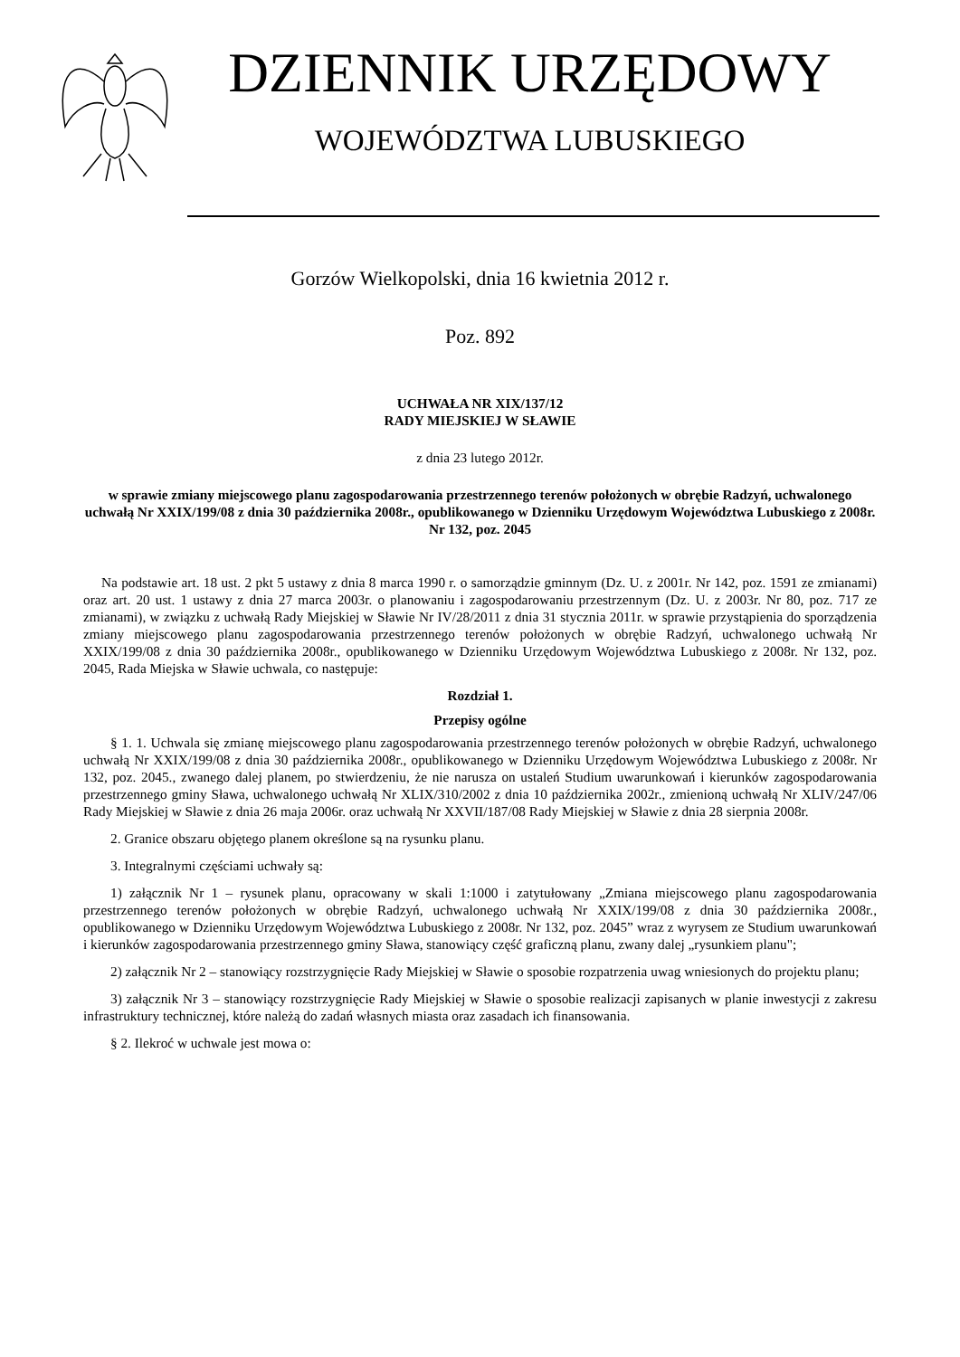DZIENNIK URZĘDOWY
WOJEWÓDZTWA LUBUSKIEGO
Gorzów Wielkopolski, dnia 16 kwietnia 2012 r.
Poz. 892
UCHWAŁA NR XIX/137/12
RADY MIEJSKIEJ W SŁAWIE
z dnia 23 lutego 2012r.
w sprawie zmiany miejscowego planu zagospodarowania przestrzennego terenów położonych w obrębie Radzyń, uchwalonego uchwałą Nr XXIX/199/08 z dnia 30 października 2008r., opublikowanego w Dzienniku Urzędowym Województwa Lubuskiego z 2008r. Nr 132, poz. 2045
Na podstawie art. 18 ust. 2 pkt 5 ustawy z dnia 8 marca 1990 r. o samorządzie gminnym (Dz. U. z 2001r. Nr 142, poz. 1591 ze zmianami) oraz art. 20 ust. 1 ustawy z dnia 27 marca 2003r. o planowaniu i zagospodarowaniu przestrzennym (Dz. U. z 2003r. Nr 80, poz. 717 ze zmianami), w związku z uchwałą Rady Miejskiej w Sławie Nr IV/28/2011 z dnia 31 stycznia 2011r. w sprawie przystąpienia do sporządzenia zmiany miejscowego planu zagospodarowania przestrzennego terenów położonych w obrębie Radzyń, uchwalonego uchwałą Nr XXIX/199/08 z dnia 30 października 2008r., opublikowanego w Dzienniku Urzędowym Województwa Lubuskiego z 2008r. Nr 132, poz. 2045, Rada Miejska w Sławie uchwala, co następuje:
Rozdział 1.
Przepisy ogólne
§ 1. 1. Uchwala się zmianę miejscowego planu zagospodarowania przestrzennego terenów położonych w obrębie Radzyń, uchwalonego uchwałą Nr XXIX/199/08 z dnia 30 października 2008r., opublikowanego w Dzienniku Urzędowym Województwa Lubuskiego z 2008r. Nr 132, poz. 2045., zwanego dalej planem, po stwierdzeniu, że nie narusza on ustaleń Studium uwarunkowań i kierunków zagospodarowania przestrzennego gminy Sława, uchwalonego uchwałą Nr XLIX/310/2002 z dnia 10 października 2002r., zmienioną uchwałą Nr XLIV/247/06 Rady Miejskiej w Sławie z dnia 26 maja 2006r. oraz uchwałą Nr XXVII/187/08 Rady Miejskiej w Sławie z dnia 28 sierpnia 2008r.
2. Granice obszaru objętego planem określone są na rysunku planu.
3. Integralnymi częściami uchwały są:
1) załącznik Nr 1 – rysunek planu, opracowany w skali 1:1000 i zatytułowany „Zmiana miejscowego planu zagospodarowania przestrzennego terenów położonych w obrębie Radzyń, uchwalonego uchwałą Nr XXIX/199/08 z dnia 30 października 2008r., opublikowanego w Dzienniku Urzędowym Województwa Lubuskiego z 2008r. Nr 132, poz. 2045” wraz z wyrysem ze Studium uwarunkowań i kierunków zagospodarowania przestrzennego gminy Sława, stanowiący część graficzną planu, zwany dalej „rysunkiem planu";
2) załącznik Nr 2 – stanowiący rozstrzygnięcie Rady Miejskiej w Sławie o sposobie rozpatrzenia uwag wniesionych do projektu planu;
3) załącznik Nr 3 – stanowiący rozstrzygnięcie Rady Miejskiej w Sławie o sposobie realizacji zapisanych w planie inwestycji z zakresu infrastruktury technicznej, które należą do zadań własnych miasta oraz zasadach ich finansowania.
§ 2. Ilekroć w uchwale jest mowa o: